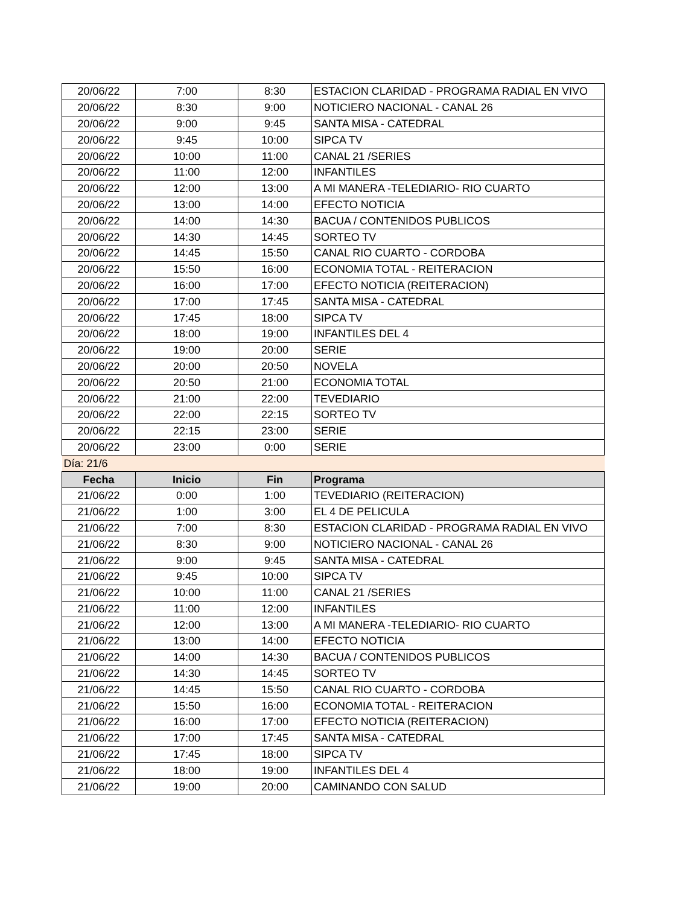| 20/06/22 | 7:00 | 8:30 | ESTACION CLARIDAD - PROGRAMA RADIAL EN VIVO |
| 20/06/22 | 8:30 | 9:00 | NOTICIERO NACIONAL - CANAL 26 |
| 20/06/22 | 9:00 | 9:45 | SANTA MISA - CATEDRAL |
| 20/06/22 | 9:45 | 10:00 | SIPCA TV |
| 20/06/22 | 10:00 | 11:00 | CANAL 21 /SERIES |
| 20/06/22 | 11:00 | 12:00 | INFANTILES |
| 20/06/22 | 12:00 | 13:00 | A MI MANERA -TELEDIARIO- RIO CUARTO |
| 20/06/22 | 13:00 | 14:00 | EFECTO NOTICIA |
| 20/06/22 | 14:00 | 14:30 | BACUA / CONTENIDOS PUBLICOS |
| 20/06/22 | 14:30 | 14:45 | SORTEO TV |
| 20/06/22 | 14:45 | 15:50 | CANAL RIO CUARTO - CORDOBA |
| 20/06/22 | 15:50 | 16:00 | ECONOMIA TOTAL - REITERACION |
| 20/06/22 | 16:00 | 17:00 | EFECTO NOTICIA (REITERACION) |
| 20/06/22 | 17:00 | 17:45 | SANTA MISA - CATEDRAL |
| 20/06/22 | 17:45 | 18:00 | SIPCA TV |
| 20/06/22 | 18:00 | 19:00 | INFANTILES DEL 4 |
| 20/06/22 | 19:00 | 20:00 | SERIE |
| 20/06/22 | 20:00 | 20:50 | NOVELA |
| 20/06/22 | 20:50 | 21:00 | ECONOMIA TOTAL |
| 20/06/22 | 21:00 | 22:00 | TEVEDIARIO |
| 20/06/22 | 22:00 | 22:15 | SORTEO TV |
| 20/06/22 | 22:15 | 23:00 | SERIE |
| 20/06/22 | 23:00 | 0:00 | SERIE |
| Día: 21/6 | | | |
| Fecha | Inicio | Fin | Programa |
| 21/06/22 | 0:00 | 1:00 | TEVEDIARIO (REITERACION) |
| 21/06/22 | 1:00 | 3:00 | EL 4 DE PELICULA |
| 21/06/22 | 7:00 | 8:30 | ESTACION CLARIDAD - PROGRAMA RADIAL EN VIVO |
| 21/06/22 | 8:30 | 9:00 | NOTICIERO NACIONAL - CANAL 26 |
| 21/06/22 | 9:00 | 9:45 | SANTA MISA - CATEDRAL |
| 21/06/22 | 9:45 | 10:00 | SIPCA TV |
| 21/06/22 | 10:00 | 11:00 | CANAL 21 /SERIES |
| 21/06/22 | 11:00 | 12:00 | INFANTILES |
| 21/06/22 | 12:00 | 13:00 | A MI MANERA -TELEDIARIO- RIO CUARTO |
| 21/06/22 | 13:00 | 14:00 | EFECTO NOTICIA |
| 21/06/22 | 14:00 | 14:30 | BACUA / CONTENIDOS PUBLICOS |
| 21/06/22 | 14:30 | 14:45 | SORTEO TV |
| 21/06/22 | 14:45 | 15:50 | CANAL RIO CUARTO - CORDOBA |
| 21/06/22 | 15:50 | 16:00 | ECONOMIA TOTAL - REITERACION |
| 21/06/22 | 16:00 | 17:00 | EFECTO NOTICIA (REITERACION) |
| 21/06/22 | 17:00 | 17:45 | SANTA MISA - CATEDRAL |
| 21/06/22 | 17:45 | 18:00 | SIPCA TV |
| 21/06/22 | 18:00 | 19:00 | INFANTILES DEL 4 |
| 21/06/22 | 19:00 | 20:00 | CAMINANDO CON SALUD |